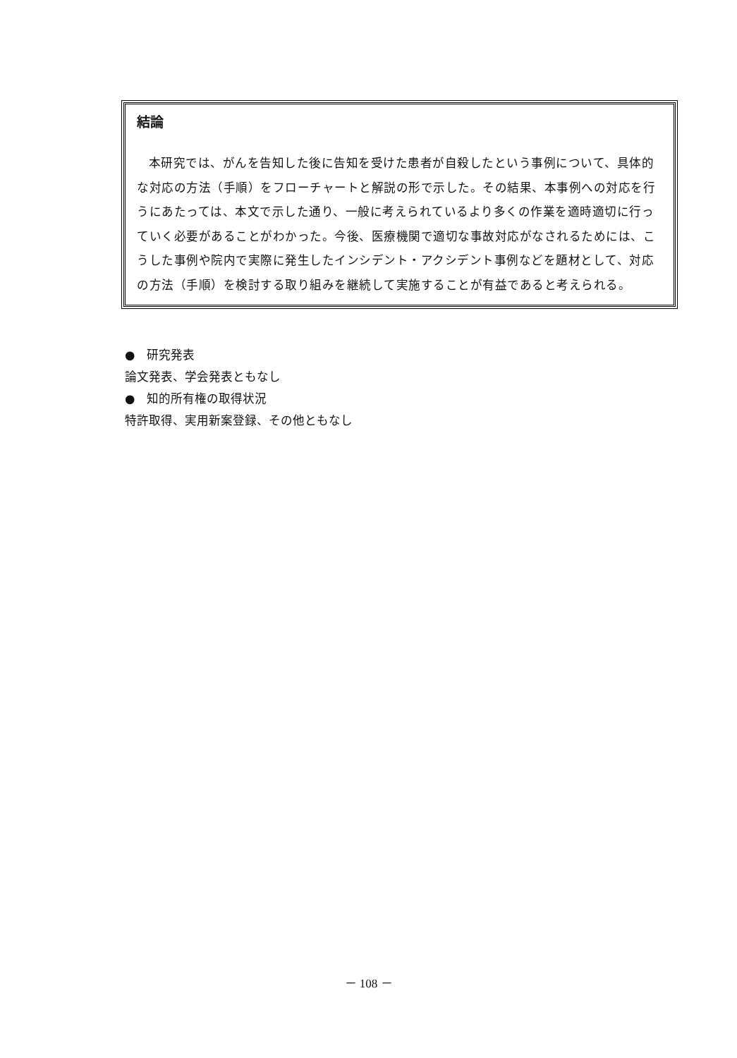結論
本研究では、がんを告知した後に告知を受けた患者が自殺したという事例について、具体的な対応の方法（手順）をフローチャートと解説の形で示した。その結果、本事例への対応を行うにあたっては、本文で示した通り、一般に考えられているより多くの作業を適時適切に行っていく必要があることがわかった。今後、医療機関で適切な事故対応がなされるためには、こうした事例や院内で実際に発生したインシデント・アクシデント事例などを題材として、対応の方法（手順）を検討する取り組みを継続して実施することが有益であると考えられる。
●　研究発表
論文発表、学会発表ともなし
●　知的所有権の取得状況
特許取得、実用新案登録、その他ともなし
－ 108 －